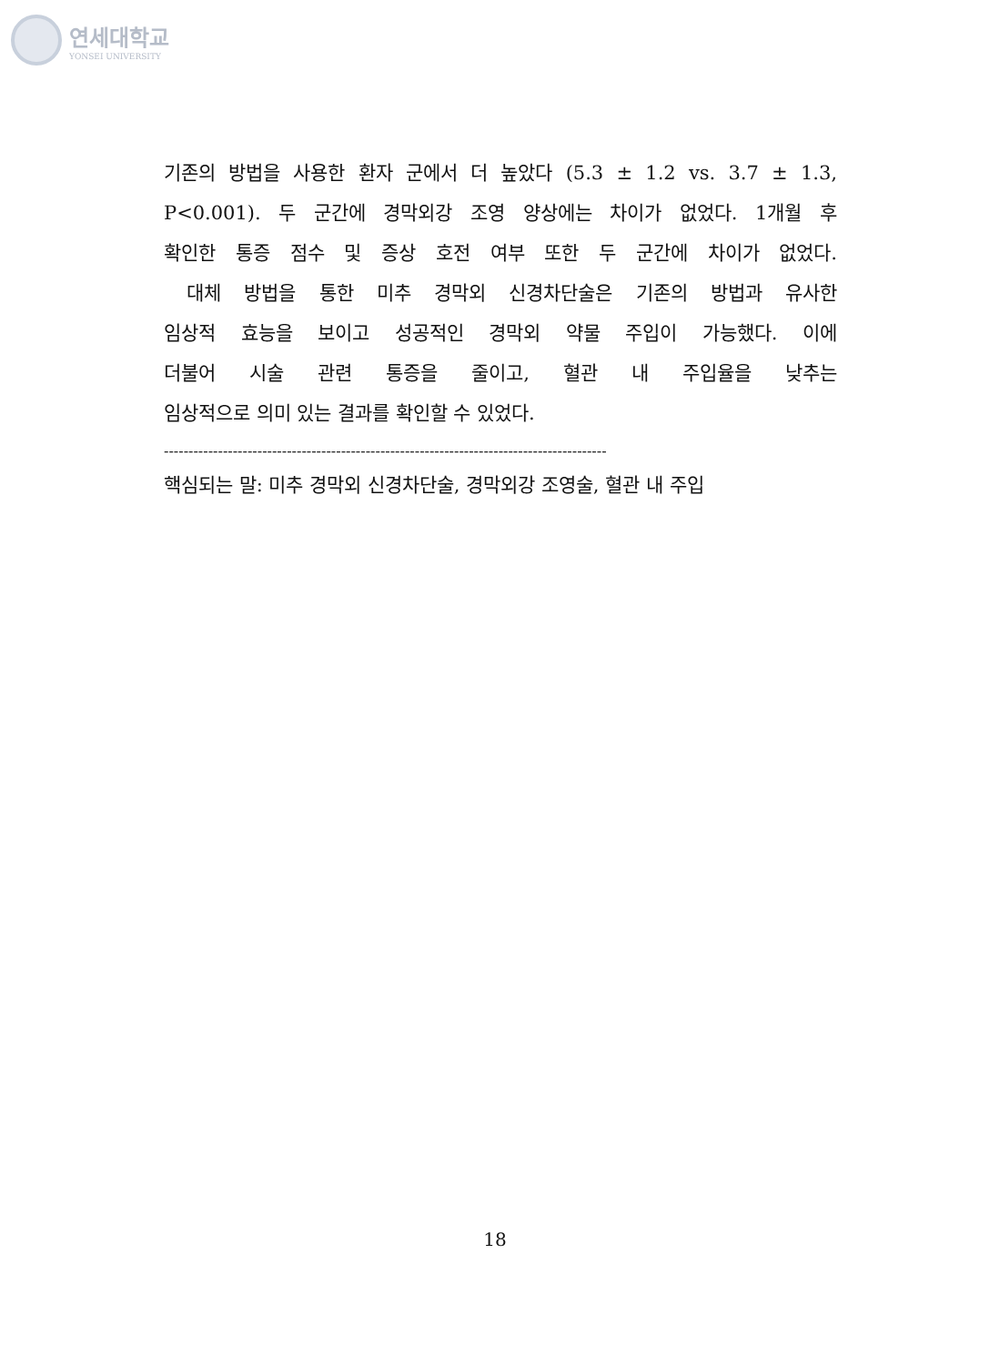연세대학교
YONSEI UNIVERSITY
기존의 방법을 사용한 환자 군에서 더 높았다 (5.3 ± 1.2 vs. 3.7 ± 1.3,
P<0.001). 두 군간에 경막외강 조영 양상에는 차이가 없었다. 1개월 후
확인한 통증 점수 및 증상 호전 여부 또한 두 군간에 차이가 없었다.
대체 방법을 통한 미추 경막외 신경차단술은 기존의 방법과 유사한
임상적 효능을 보이고 성공적인 경막외 약물 주입이 가능했다. 이에
더불어 시술 관련 통증을 줄이고, 혈관 내 주입율을 낮추는
임상적으로 의미 있는 결과를 확인할 수 있었다.
------------------------------------------------------------------------------------------
핵심되는 말: 미추 경막외 신경차단술, 경막외강 조영술, 혈관 내 주입
18